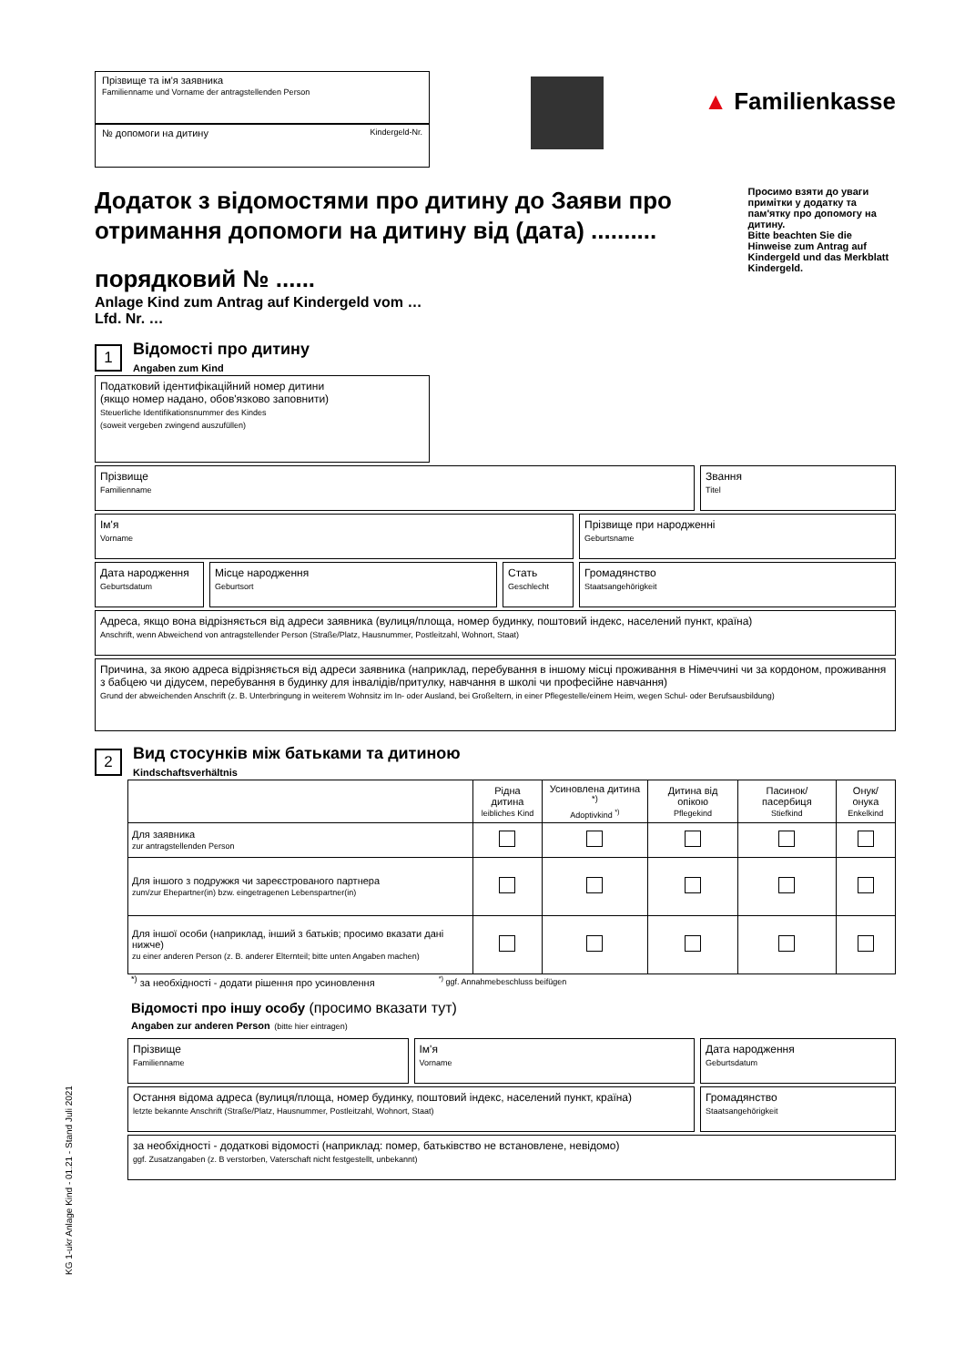Прізвище та ім'я заявника
Familienname und Vorname der antragstellenden Person
№ допомоги на дитину Kindergeld-Nr.
▲ Familienkasse
Додаток з відомостями про дитину до Заяви про отримання допомоги на дитину від (дата) ..........
порядковий № ......
Anlage Kind zum Antrag auf Kindergeld vom …
Lfd. Nr. …
Просимо взяти до уваги примітки у додатку та пам'ятку про допомогу на дитину.
Bitte beachten Sie die Hinweise zum Antrag auf Kindergeld und das Merkblatt Kindergeld.
1
Відомості про дитину
Angaben zum Kind
Податковий ідентифікаційний номер дитини
(якщо номер надано, обов'язково заповнити)
Steuerliche Identifikationsnummer des Kindes
(soweit vergeben zwingend auszufüllen)
Прізвище
Familienname
Звання
Titel
Ім'я
Vorname
Прізвище при народженні
Geburtsname
Дата народження
Geburtsdatum
Місце народження
Geburtsort
Стать
Geschlecht
Громадянство
Staatsangehörigkeit
Адреса, якщо вона відрізняється від адреси заявника (вулиця/площа, номер будинку, поштовий індекс, населений пункт, країна)
Anschrift, wenn Abweichend von antragstellender Person (Straße/Platz, Hausnummer, Postleitzahl, Wohnort, Staat)
Причина, за якою адреса відрізняється від адреси заявника (наприклад, перебування в іншому місці проживання в Німеччині чи за кордоном, проживання з бабцею чи дідусем, перебування в будинку для інвалідів/притулку, навчання в школі чи професійне навчання)
Grund der abweichenden Anschrift (z. B. Unterbringung in weiterem Wohnsitz im In- oder Ausland, bei Großeltern, in einer Pflegestelle/einem Heim, wegen Schul- oder Berufsausbildung)
2
Вид стосунків між батьками та дитиною
Kindschaftsverhältnis
| | Рідна дитина leibliches Kind | Усиновлена дитина <sup>*)</sup> Adoptivkind <sup>*)</sup> | Дитина від опікою Pflegekind | Пасинок/пасербиця Stiefkind | Онук/онука Enkelkind |
| --- | --- | --- | --- | --- | --- |
| Для заявника zur antragstellenden Person | | | | | |
| Для іншого з подружжя чи зареєстрованого партнера zum/zur Ehepartner(in) bzw. eingetragenen Lebenspartner(in) | | | | | |
| Для іншої особи (наприклад, інший з батьків; просимо вказати дані нижче) zu einer anderen Person (z. B. anderer Elternteil; bitte unten Angaben machen) | | | | | |
<sup>*)</sup> за необхідності - додати рішення про усиновлення<sup>*)</sup> ggf. Annahmebeschluss beifügen
Відомості про іншу особу (просимо вказати тут)
Angaben zur anderen Person (bitte hier eintragen)
Прізвище
Familienname
Ім'я
Vorname
Дата народження
Geburtsdatum
Остання відома адреса (вулиця/площа, номер будинку, поштовий індекс, населений пункт, країна)
letzte bekannte Anschrift (Straße/Platz, Hausnummer, Postleitzahl, Wohnort, Staat)
Громадянство
Staatsangehörigkeit
за необхідності - додаткові відомості (наприклад: помер, батьківство не встановлене, невідомо)
ggf. Zusatzangaben (z. B verstorben, Vaterschaft nicht festgestellt, unbekannt)
KG 1-ukr Anlage Kind - 01.21 - Stand Juli 2021